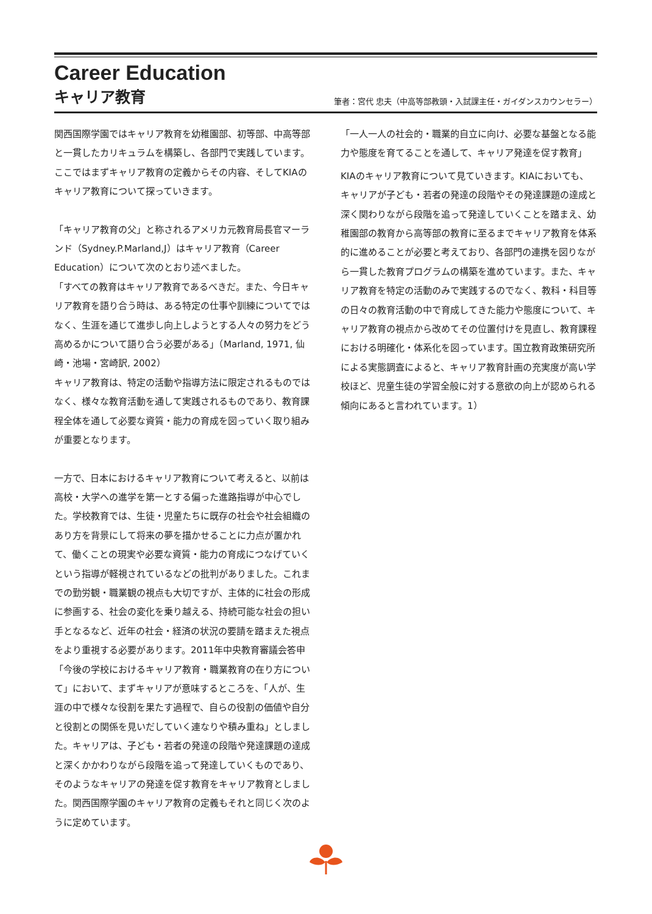Career Education
キャリア教育
筆者：宮代 忠夫（中高等部教頭・入試課主任・ガイダンスカウンセラー）
関西国際学園ではキャリア教育を幼稚園部、初等部、中高等部と一貫したカリキュラムを構築し、各部門で実践しています。ここではまずキャリア教育の定義からその内容、そしてKIAのキャリア教育について探っていきます。
「キャリア教育の父」と称されるアメリカ元教育局長官マーランド（Sydney.P.Marland,J）はキャリア教育（Career Education）について次のとおり述べました。
「すべての教育はキャリア教育であるべきだ。また、今日キャリア教育を語り合う時は、ある特定の仕事や訓練についてではなく、生涯を通じて進歩し向上しようとする人々の努力をどう高めるかについて語り合う必要がある」（Marland, 1971, 仙崎・池場・宮崎訳, 2002）
キャリア教育は、特定の活動や指導方法に限定されるものではなく、様々な教育活動を通して実践されるものであり、教育課程全体を通して必要な資質・能力の育成を図っていく取り組みが重要となります。
一方で、日本におけるキャリア教育について考えると、以前は高校・大学への進学を第一とする偏った進路指導が中心でした。学校教育では、生徒・児童たちに既存の社会や社会組織のあり方を背景にして将来の夢を描かせることに力点が置かれて、働くことの現実や必要な資質・能力の育成につなげていくという指導が軽視されているなどの批判がありました。これまでの勤労観・職業観の視点も大切ですが、主体的に社会の形成に参画する、社会の変化を乗り越える、持続可能な社会の担い手となるなど、近年の社会・経済の状況の要請を踏まえた視点をより重視する必要があります。2011年中央教育審議会答申「今後の学校におけるキャリア教育・職業教育の在り方について」において、まずキャリアが意味するところを、「人が、生涯の中で様々な役割を果たす過程で、自らの役割の価値や自分と役割との関係を見いだしていく連なりや積み重ね」としました。キャリアは、子ども・若者の発達の段階や発達課題の達成と深くかかわりながら段階を追って発達していくものであり、そのようなキャリアの発達を促す教育をキャリア教育としました。関西国際学園のキャリア教育の定義もそれと同じく次のように定めています。
「一人一人の社会的・職業的自立に向け、必要な基盤となる能力や態度を育てることを通して、キャリア発達を促す教育」
KIAのキャリア教育について見ていきます。KIAにおいても、キャリアが子ども・若者の発達の段階やその発達課題の達成と深く関わりながら段階を追って発達していくことを踏まえ、幼稚園部の教育から高等部の教育に至るまでキャリア教育を体系的に進めることが必要と考えており、各部門の連携を図りながら一貫した教育プログラムの構築を進めています。また、キャリア教育を特定の活動のみで実践するのでなく、教科・科目等の日々の教育活動の中で育成してきた能力や態度について、キャリア教育の視点から改めてその位置付けを見直し、教育課程における明確化・体系化を図っています。国立教育政策研究所による実態調査によると、キャリア教育計画の充実度が高い学校ほど、児童生徒の学習全般に対する意欲の向上が認められる傾向にあると言われています。1）